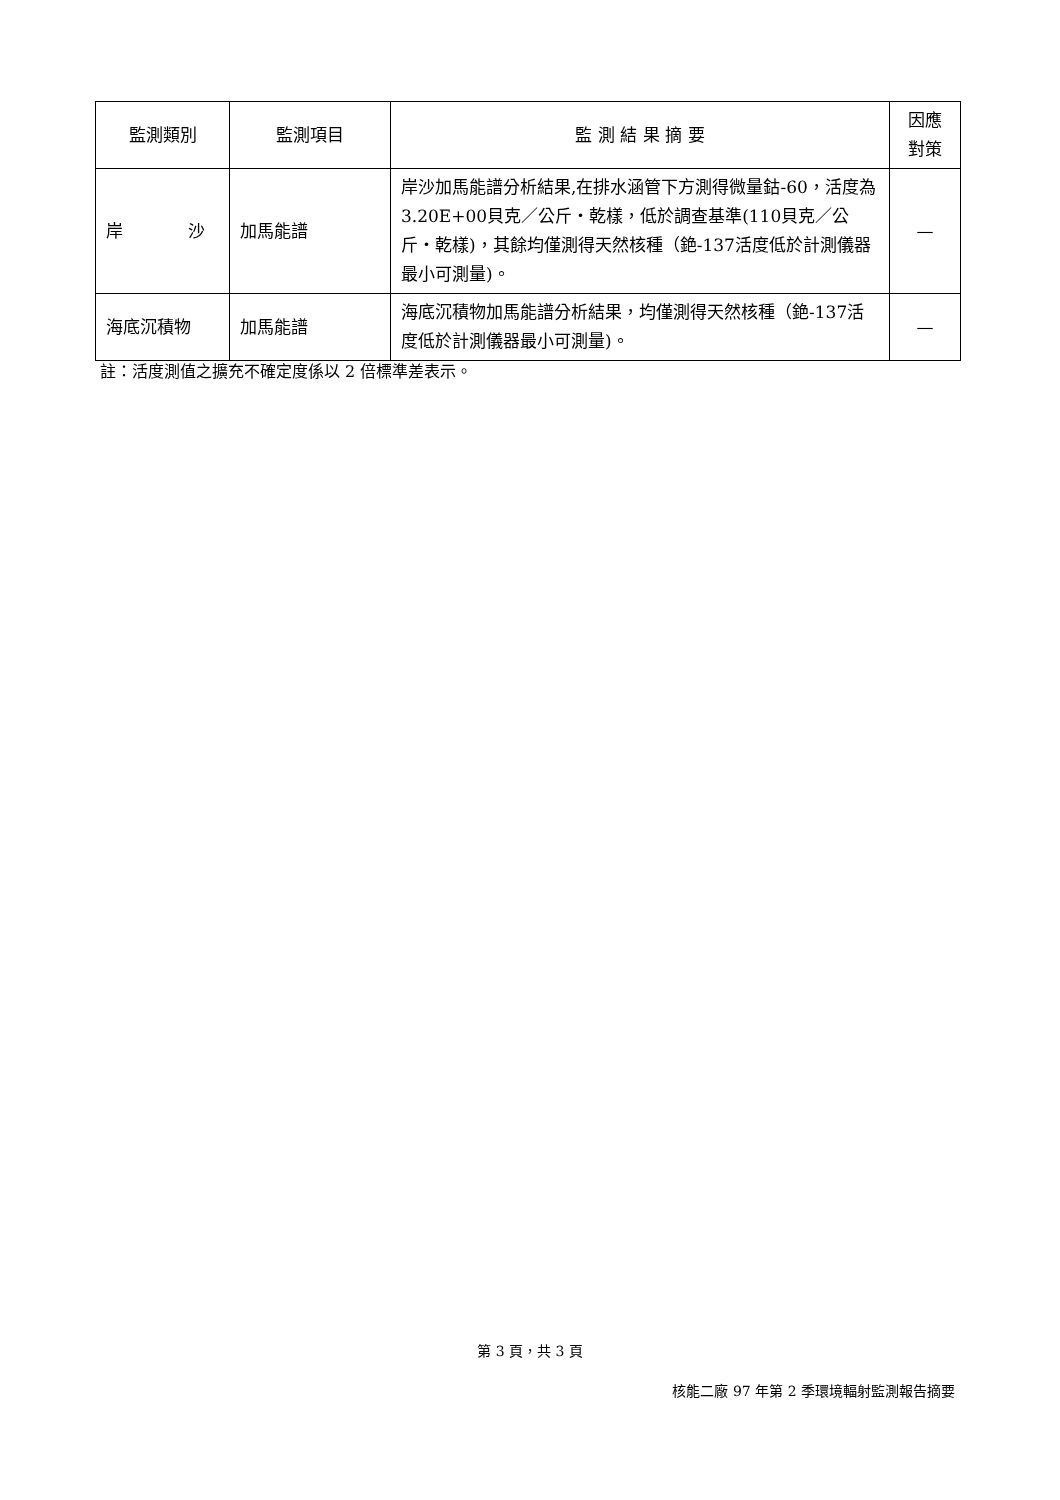| 監測類別 | 監測項目 | 監 測 結 果 摘 要 | 因應對策 |
| --- | --- | --- | --- |
| 岸 沙 | 加馬能譜 | 岸沙加馬能譜分析結果,在排水涵管下方測得微量鈷-60，活度為3.20E+00貝克／公斤・乾樣，低於調查基準(110貝克／公斤・乾樣)，其餘均僅測得天然核種（銫-137活度低於計測儀器最小可測量)。 | — |
| 海底沉積物 | 加馬能譜 | 海底沉積物加馬能譜分析結果，均僅測得天然核種（銫-137活度低於計測儀器最小可測量)。 | — |
註：活度測值之擴充不確定度係以 2 倍標準差表示。
第 3 頁，共 3 頁
核能二廠 97 年第 2 季環境輻射監測報告摘要